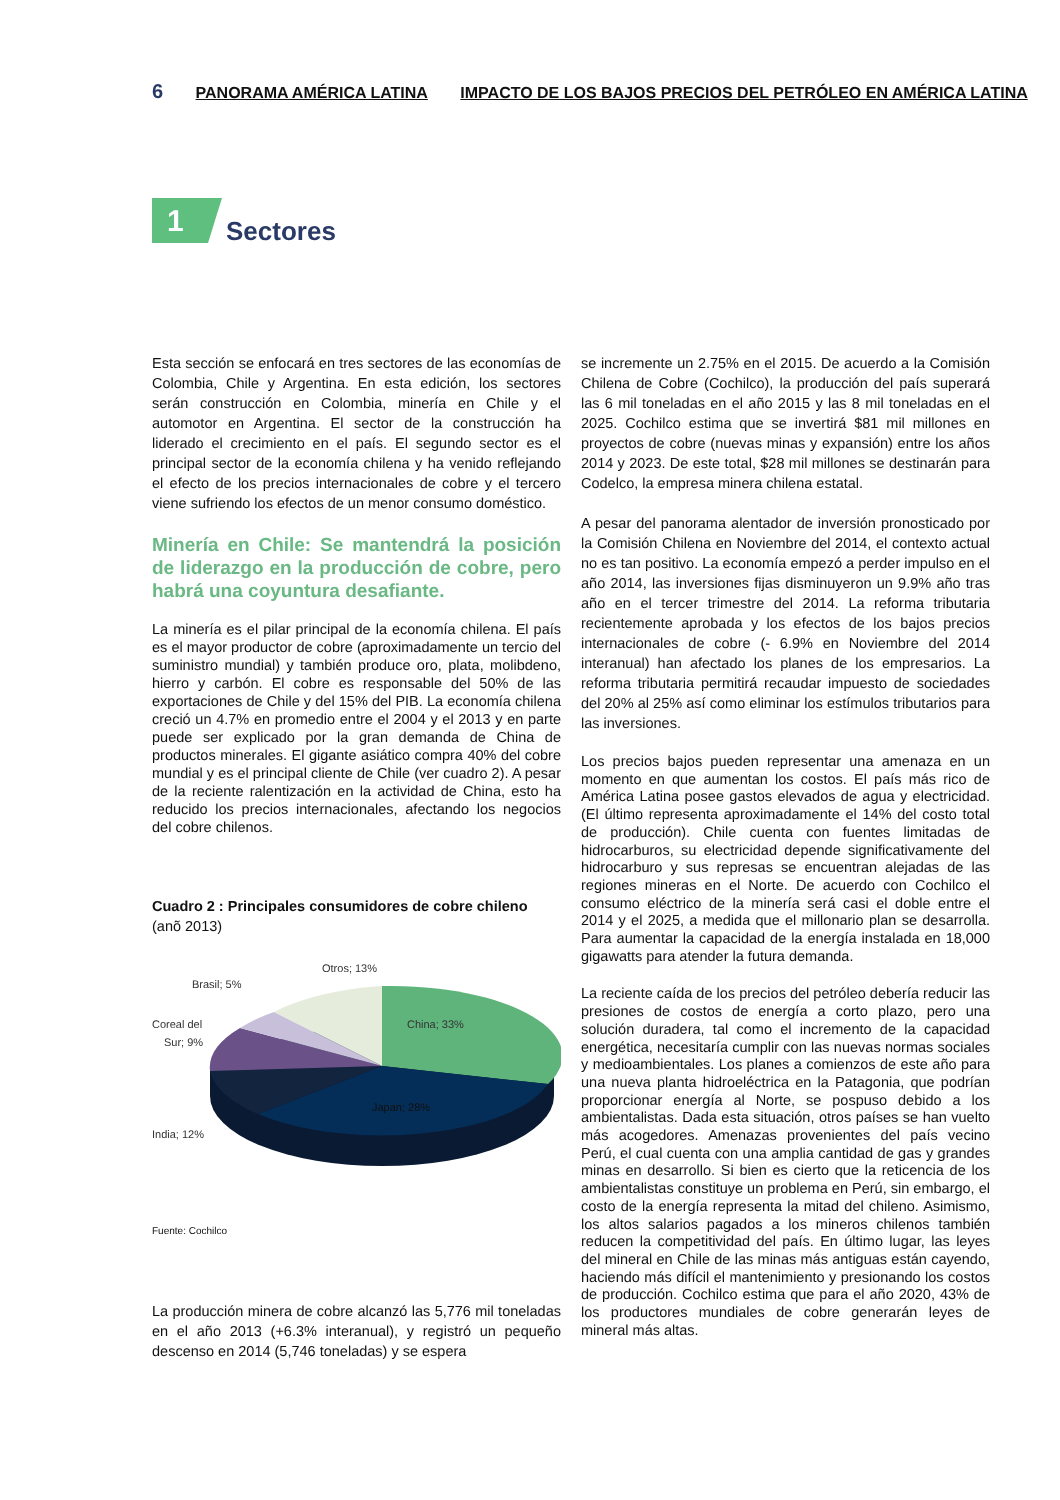6 PANORAMA AMÉRICA LATINA IMPACTO DE LOS BAJOS PRECIOS DEL PETRÓLEO EN AMÉRICA LATINA
1
Sectores
Esta sección se enfocará en tres sectores de las economías de Colombia, Chile y Argentina. En esta edición, los sectores serán construcción en Colombia, minería en Chile y el automotor en Argentina. El sector de la construcción ha liderado el crecimiento en el país. El segundo sector es el principal sector de la economía chilena y ha venido reflejando el efecto de los precios internacionales de cobre y el tercero viene sufriendo los efectos de un menor consumo doméstico.
Minería en Chile: Se mantendrá la posición de liderazgo en la producción de cobre, pero habrá una coyuntura desafiante.
La minería es el pilar principal de la economía chilena. El país es el mayor productor de cobre (aproximadamente un tercio del suministro mundial) y también produce oro, plata, molibdeno, hierro y carbón. El cobre es responsable del 50% de las exportaciones de Chile y del 15% del PIB. La economía chilena creció un 4.7% en promedio entre el 2004 y el 2013 y en parte puede ser explicado por la gran demanda de China de productos minerales. El gigante asiático compra 40% del cobre mundial y es el principal cliente de Chile (ver cuadro 2). A pesar de la reciente ralentización en la actividad de China, esto ha reducido los precios internacionales, afectando los negocios del cobre chilenos.
Cuadro 2 : Principales consumidores de cobre chileno
(anõ 2013)
Otros; 13%
Brasil; 5%
Coreal del
Sur; 9%
India; 12%
China; 33%
Japan; 28%
Fuente: Cochilco
La producción minera de cobre alcanzó las 5,776 mil toneladas en el año 2013 (+6.3% interanual), y registró un pequeño descenso en 2014 (5,746 toneladas) y se espera
se incremente un 2.75% en el 2015. De acuerdo a la Comisión Chilena de Cobre (Cochilco), la producción del país superará las 6 mil toneladas en el año 2015 y las 8 mil toneladas en el 2025. Cochilco estima que se invertirá $81 mil millones en proyectos de cobre (nuevas minas y expansión) entre los años 2014 y 2023. De este total, $28 mil millones se destinarán para Codelco, la empresa minera chilena estatal.
A pesar del panorama alentador de inversión pronosticado por la Comisión Chilena en Noviembre del 2014, el contexto actual no es tan positivo. La economía empezó a perder impulso en el año 2014, las inversiones fijas disminuyeron un 9.9% año tras año en el tercer trimestre del 2014. La reforma tributaria recientemente aprobada y los efectos de los bajos precios internacionales de cobre (- 6.9% en Noviembre del 2014 interanual) han afectado los planes de los empresarios. La reforma tributaria permitirá recaudar impuesto de sociedades del 20% al 25% así como eliminar los estímulos tributarios para las inversiones.
Los precios bajos pueden representar una amenaza en un momento en que aumentan los costos. El país más rico de América Latina posee gastos elevados de agua y electricidad. (El último representa aproximadamente el 14% del costo total de producción). Chile cuenta con fuentes limitadas de hidrocarburos, su electricidad depende significativamente del hidrocarburo y sus represas se encuentran alejadas de las regiones mineras en el Norte. De acuerdo con Cochilco el consumo eléctrico de la minería será casi el doble entre el 2014 y el 2025, a medida que el millonario plan se desarrolla. Para aumentar la capacidad de la energía instalada en 18,000 gigawatts para atender la futura demanda.
La reciente caída de los precios del petróleo debería reducir las presiones de costos de energía a corto plazo, pero una solución duradera, tal como el incremento de la capacidad energética, necesitaría cumplir con las nuevas normas sociales y medioambientales. Los planes a comienzos de este año para una nueva planta hidroeléctrica en la Patagonia, que podrían proporcionar energía al Norte, se pospuso debido a los ambientalistas. Dada esta situación, otros países se han vuelto más acogedores. Amenazas provenientes del país vecino Perú, el cual cuenta con una amplia cantidad de gas y grandes minas en desarrollo. Si bien es cierto que la reticencia de los ambientalistas constituye un problema en Perú, sin embargo, el costo de la energía representa la mitad del chileno. Asimismo, los altos salarios pagados a los mineros chilenos también reducen la competitividad del país. En último lugar, las leyes del mineral en Chile de las minas más antiguas están cayendo, haciendo más difícil el mantenimiento y presionando los costos de producción. Cochilco estima que para el año 2020, 43% de los productores mundiales de cobre generarán leyes de mineral más altas.